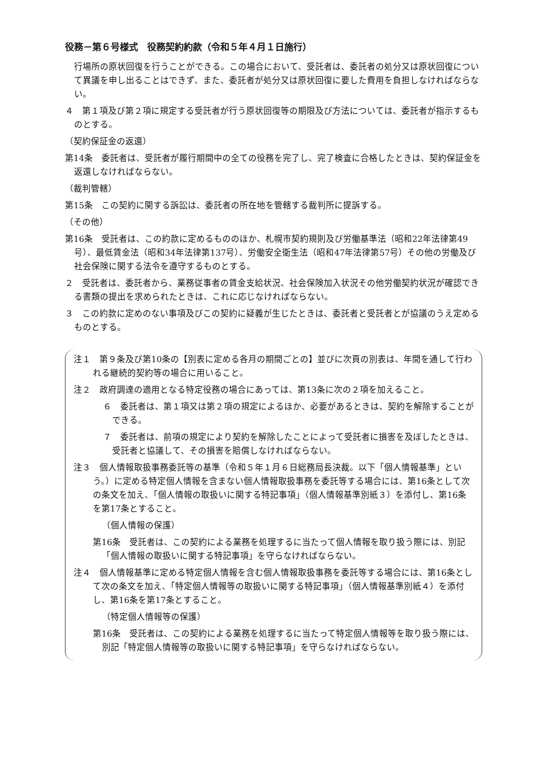役務－第６号様式　役務契約約款（令和５年４月１日施行）
行場所の原状回復を行うことができる。この場合において、受託者は、委託者の処分又は原状回復について異議を申し出ることはできず、また、委託者が処分又は原状回復に要した費用を負担しなければならない。
４　第１項及び第２項に規定する受託者が行う原状回復等の期限及び方法については、委託者が指示するものとする。
（契約保証金の返還）
第14条　委託者は、受託者が履行期間中の全ての役務を完了し、完了検査に合格したときは、契約保証金を返還しなければならない。
（裁判管轄）
第15条　この契約に関する訴訟は、委託者の所在地を管轄する裁判所に提訴する。
（その他）
第16条　受託者は、この約款に定めるもののほか、札幌市契約規則及び労働基準法（昭和22年法律第49号）、最低賃金法（昭和34年法律第137号）、労働安全衛生法（昭和47年法律第57号）その他の労働及び社会保険に関する法令を遵守するものとする。
２　受託者は、委託者から、業務従事者の賃金支給状況、社会保険加入状況その他労働契約状況が確認できる書類の提出を求められたときは、これに応じなければならない。
３　この約款に定めのない事項及びこの契約に疑義が生じたときは、委託者と受託者とが協議のうえ定めるものとする。
注１　第９条及び第10条の【別表に定める各月の期間ごとの】並びに次頁の別表は、年間を通して行われる継続的契約等の場合に用いること。
注２　政府調達の適用となる特定役務の場合にあっては、第13条に次の２項を加えること。
６　委託者は、第１項又は第２項の規定によるほか、必要があるときは、契約を解除することができる。
７　委託者は、前項の規定により契約を解除したことによって受託者に損害を及ぼしたときは、受託者と協議して、その損害を賠償しなければならない。
注３　個人情報取扱事務委託等の基準（令和５年１月６日総務局長決裁。以下「個人情報基準」という。）に定める特定個人情報を含まない個人情報取扱事務を委託等する場合には、第16条として次の条文を加え、「個人情報の取扱いに関する特記事項」（個人情報基準別紙３）を添付し、第16条を第17条とすること。
（個人情報の保護）
第16条　受託者は、この契約による業務を処理するに当たって個人情報を取り扱う際には、別記「個人情報の取扱いに関する特記事項」を守らなければならない。
注４　個人情報基準に定める特定個人情報を含む個人情報取扱事務を委託等する場合には、第16条として次の条文を加え、「特定個人情報等の取扱いに関する特記事項」（個人情報基準別紙４）を添付し、第16条を第17条とすること。
（特定個人情報等の保護）
第16条　受託者は、この契約による業務を処理するに当たって特定個人情報等を取り扱う際には、別記「特定個人情報等の取扱いに関する特記事項」を守らなければならない。